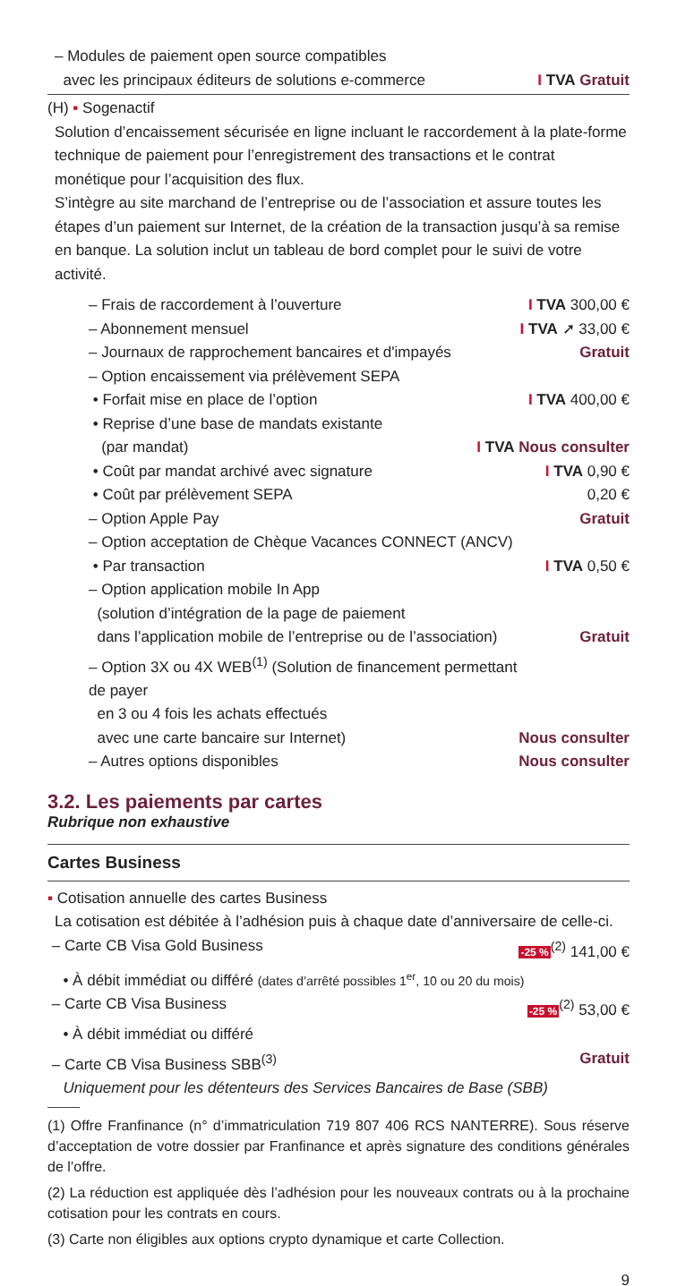– Modules de paiement open source compatibles
avec les principaux éditeurs de solutions e-commerce I TVA Gratuit
(H) ▪ Sogenactif
Solution d’encaissement sécurisée en ligne incluant le raccordement à la plate-forme technique de paiement pour l’enregistrement des transactions et le contrat monétique pour l’acquisition des flux.
S’intègre au site marchand de l’entreprise ou de l’association et assure toutes les étapes d’un paiement sur Internet, de la création de la transaction jusqu’à sa remise en banque. La solution inclut un tableau de bord complet pour le suivi de votre activité.
– Frais de raccordement à l’ouverture I TVA 300,00 €
– Abonnement mensuel I TVA ➚ 33,00 €
– Journaux de rapprochement bancaires et d'impayés Gratuit
– Option encaissement via prélèvement SEPA
• Forfait mise en place de l’option I TVA 400,00 €
• Reprise d’une base de mandats existante
(par mandat) I TVA Nous consulter
• Coût par mandat archivé avec signature I TVA 0,90 €
• Coût par prélèvement SEPA 0,20 €
– Option Apple Pay Gratuit
– Option acceptation de Chèque Vacances CONNECT (ANCV)
• Par transaction I TVA 0,50 €
– Option application mobile In App
(solution d’intégration de la page de paiement
dans l’application mobile de l’entreprise ou de l’association) Gratuit
– Option 3X ou 4X WEB<sup>(1)</sup> (Solution de financement permettant de payer
en 3 ou 4 fois les achats effectués
avec une carte bancaire sur Internet) Nous consulter
– Autres options disponibles Nous consulter
3.2. Les paiements par cartes
Rubrique non exhaustive
Cartes Business
▪ Cotisation annuelle des cartes Business
La cotisation est débitée à l’adhésion puis à chaque date d’anniversaire de celle-ci.
– Carte CB Visa Gold Business -25 %<sup>(2)</sup> 141,00 €
• À débit immédiat ou différé (dates d’arrêté possibles 1<sup>er</sup>, 10 ou 20 du mois)
– Carte CB Visa Business -25 %<sup>(2)</sup> 53,00 €
• À débit immédiat ou différé
– Carte CB Visa Business SBB<sup>(3)</sup> Gratuit
Uniquement pour les détenteurs des Services Bancaires de Base (SBB)
(1) Offre Franfinance (n° d’immatriculation 719 807 406 RCS NANTERRE). Sous réserve d’acceptation de votre dossier par Franfinance et après signature des conditions générales de l’offre.
(2) La réduction est appliquée dès l’adhésion pour les nouveaux contrats ou à la prochaine cotisation pour les contrats en cours.
(3) Carte non éligibles aux options crypto dynamique et carte Collection.
9